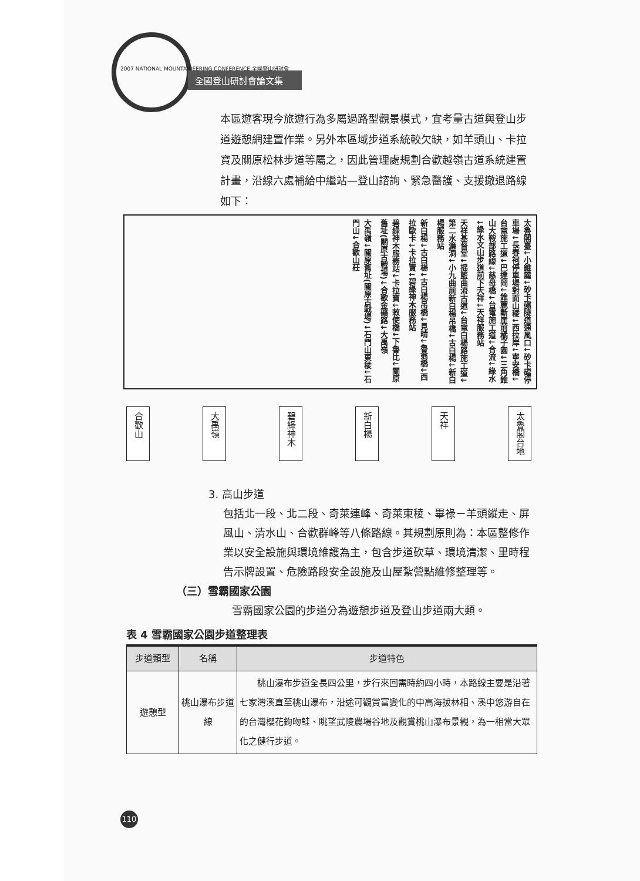2007 NATIONAL MOUNTAINEERING CONFERENCE 全國登山研討會
全國登山研討會論文集
本區遊客現今旅遊行為多屬過路型觀景模式，宜考量古道與登山步道遊憩網建置作業。另外本區域步道系統較欠缺，如羊頭山、卡拉寶及關原松林步道等屬之，因此管理處規劃合歡越嶺古道系統建置計畫，沿線六處補給中繼站—登山諮詢、緊急醫護、支援撤退路線如下：
太魯閣臺↓小錐麓↓砂卡礑隧道通風口↓砂卡礑停車場↓長春祠停車場對面山稜↓西拉岸↓寧安橋↓台電施工道↓巴達岡↓錐麓斷崖前橘子園↓三角錐山大鞍部路線↓慈母橋↓台電施工道↓合流↓綠水↓綠水文山步道前下天祥↓天祥服務站
天祥基督堂↓摇籃曲流古道↓台電白楊路施工道↓第二水濂洞↓小九曲前新白楊吊橋↓古白楊↓新白楊服務站
新白楊↓古白楊↓古白楊吊橋↓見晴↓魯翁橋↓西拉歐卡↓卡拉寶↓碧綠神木服務站
碧綠神木服務站↓卡拉寶↓敕使橋↓下魯比↓關原舊址(關原古戰場)↓合歡金礦路↓大禹嶺
大禹嶺↓關原舊址(關原古戰場)↓石門山東稜↓石門山↓合歡山莊
合歡山
大禹嶺
碧綠神木
新白楊
天祥
太魯閣台地
3. 高山步道
包括北一段、北二段、奇萊連峰、奇萊東稜、畢祿－羊頭縱走、屏風山、清水山、合歡群峰等八條路線。其規劃原則為：本區整修作業以安全設施與環境維護為主，包含步道砍草、環境清潔、里時程告示牌設置、危險路段安全設施及山屋紮營點維修整理等。
（三）雪霸國家公園
雪霸國家公園的步道分為遊憩步道及登山步道兩大類。
表 4 雪霸國家公園步道整理表
| 步道類型 | 名稱 | 步道特色 |
| --- | --- | --- |
| 遊憩型 | 桃山瀑布步道線 | 桃山瀑布步道全長四公里，步行來回需時約四小時，本路線主要是沿著七家灣溪直至桃山瀑布，沿途可觀賞富變化的中高海拔林相、溪中悠游自在的台灣櫻花鉤吻鮭、眺望武陵農場谷地及觀賞桃山瀑布景觀，為一相當大眾化之健行步道。 |
110